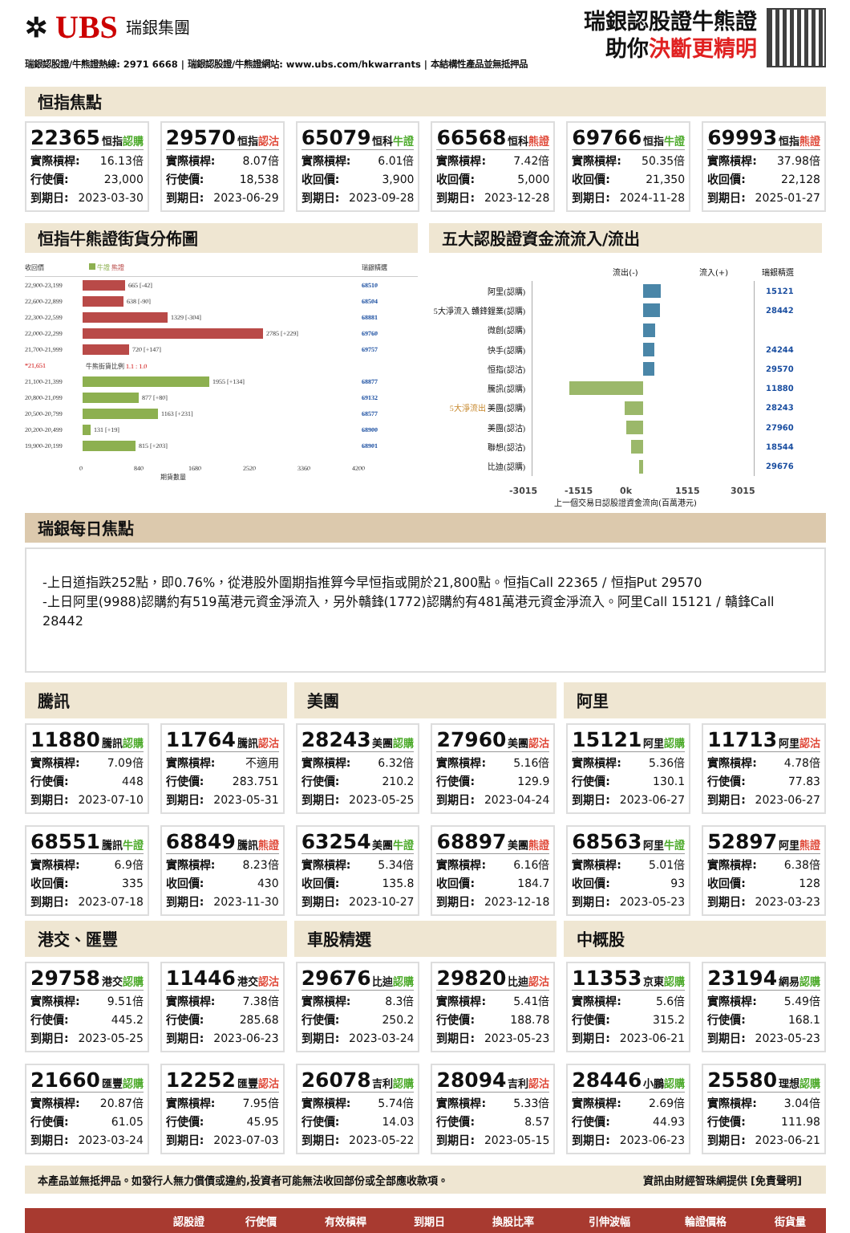✲ UBS 瑞銀集團
瑞銀認股證/牛熊證熱線: 2971 6668 | 瑞銀認股證/牛熊證網站: www.ubs.com/hkwarrants | 本結構性產品並無抵押品
瑞銀認股證牛熊證
助你決斷更精明
恒指焦點
22365 恒指認購
實際槓桿: 16.13倍
行使價: 23,000
到期日: 2023-03-30
29570 恒指認沽
實際槓桿: 8.07倍
行使價: 18,538
到期日: 2023-06-29
65079 恒科牛證
實際槓桿: 6.01倍
收回價: 3,900
到期日: 2023-09-28
66568 恒科熊證
實際槓桿: 7.42倍
收回價: 5,000
到期日: 2023-12-28
69766 恒指牛證
實際槓桿: 50.35倍
收回價: 21,350
到期日: 2024-11-28
69993 恒指熊證
實際槓桿: 37.98倍
收回價: 22,128
到期日: 2025-01-27
恒指牛熊證街貨分佈圖
收回價 牛證 熊證 瑞銀精選
22,900-23,199 665 [-42] 68510
22,600-22,899 638 [-90] 68504
22,300-22,599 1329 [-304] 68881
22,000-22,299 2785 [+229] 69760
21,700-21,999 720 [+147] 69757
*21,651 牛熊街貨比例 1.1 : 1.0
21,100-21,399 1955 [+134] 68877
20,800-21,099 877 [+80] 69132
20,500-20,799 1163 [+231] 68577
20,200-20,499 131 [+19] 68900
19,900-20,199 815 [+203] 68901
0 840 1680 2520 3360 4200
期貨數量
五大認股證資金流流入/流出
流出(-) 流入(+) 瑞銀精選
阿里(認購) 15121
5大淨流入 贛鋒鋰業(認購) 28442
微創(認購)
快手(認購) 24244
恒指(認沽) 29570
騰訊(認購) 11880
5大淨流出 美團(認購) 28243
美團(認沽) 27960
聯想(認沽) 18544
比迪(認購) 29676
-3015 -1515 0k 1515 3015
上一個交易日認股證資金流向(百萬港元)
瑞銀每日焦點
-上日道指跌252點，即0.76%，從港股外圍期指推算今早恒指或開於21,800點。恒指Call 22365 / 恒指Put 29570
-上日阿里(9988)認購約有519萬港元資金淨流入，另外贛鋒(1772)認購約有481萬港元資金淨流入。阿里Call 15121 / 贛鋒Call 28442
騰訊
美團
阿里
11880 騰訊認購
實際槓桿: 7.09倍
行使價: 448
到期日: 2023-07-10
11764 騰訊認沽
實際槓桿: 不適用
行使價: 283.751
到期日: 2023-05-31
28243 美團認購
實際槓桿: 6.32倍
行使價: 210.2
到期日: 2023-05-25
27960 美團認沽
實際槓桿: 5.16倍
行使價: 129.9
到期日: 2023-04-24
15121 阿里認購
實際槓桿: 5.36倍
行使價: 130.1
到期日: 2023-06-27
11713 阿里認沽
實際槓桿: 4.78倍
行使價: 77.83
到期日: 2023-06-27
68551 騰訊牛證
實際槓桿: 6.9倍
收回價: 335
到期日: 2023-07-18
68849 騰訊熊證
實際槓桿: 8.23倍
收回價: 430
到期日: 2023-11-30
63254 美團牛證
實際槓桿: 5.34倍
收回價: 135.8
到期日: 2023-10-27
68897 美團熊證
實際槓桿: 6.16倍
收回價: 184.7
到期日: 2023-12-18
68563 阿里牛證
實際槓桿: 5.01倍
收回價: 93
到期日: 2023-05-23
52897 阿里熊證
實際槓桿: 6.38倍
收回價: 128
到期日: 2023-03-23
港交、匯豐
車股精選
中概股
29758 港交認購
實際槓桿: 9.51倍
行使價: 445.2
到期日: 2023-05-25
11446 港交認沽
實際槓桿: 7.38倍
行使價: 285.68
到期日: 2023-06-23
29676 比迪認購
實際槓桿: 8.3倍
行使價: 250.2
到期日: 2023-03-24
29820 比迪認沽
實際槓桿: 5.41倍
行使價: 188.78
到期日: 2023-05-23
11353 京東認購
實際槓桿: 5.6倍
行使價: 315.2
到期日: 2023-06-21
23194 網易認購
實際槓桿: 5.49倍
行使價: 168.1
到期日: 2023-05-23
21660 匯豐認購
實際槓桿: 20.87倍
行使價: 61.05
到期日: 2023-03-24
12252 匯豐認沽
實際槓桿: 7.95倍
行使價: 45.95
到期日: 2023-07-03
26078 吉利認購
實際槓桿: 5.74倍
行使價: 14.03
到期日: 2023-05-22
28094 吉利認沽
實際槓桿: 5.33倍
行使價: 8.57
到期日: 2023-05-15
28446 小鵬認購
實際槓桿: 2.69倍
行使價: 44.93
到期日: 2023-06-23
25580 理想認購
實際槓桿: 3.04倍
行使價: 111.98
到期日: 2023-06-21
本產品並無抵押品。如發行人無力償債或違約,投資者可能無法收回部份或全部應收款項。 資訊由財經智珠網提供 [免責聲明]
| | 認股證 | 行使價 | 有效槓桿 | 到期日 | 換股比率 | 引伸波幅 | 輪證價格 | 街貨量 |
| --- | --- | --- | --- | --- | --- | --- | --- | --- |